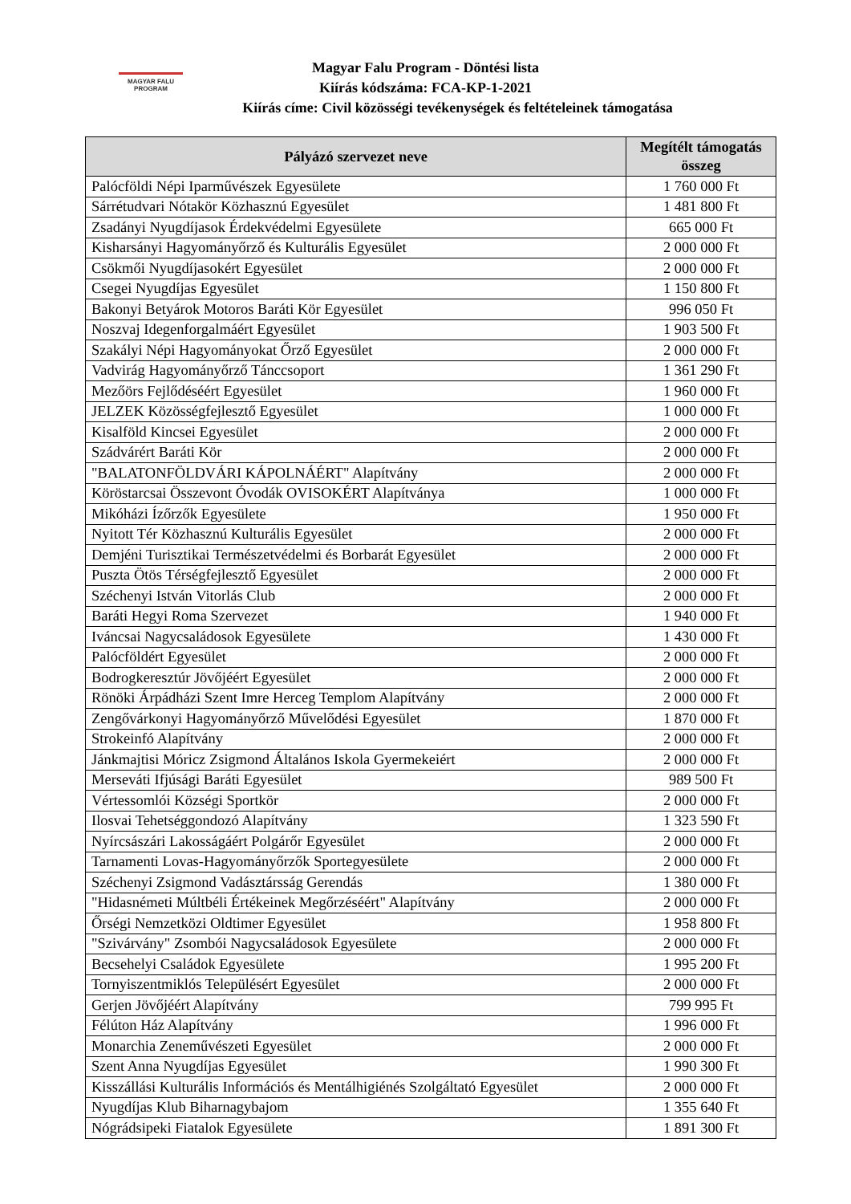MAGYAR FALU
PROGRAM
Magyar Falu Program - Döntési lista
Kiírás kódszáma: FCA-KP-1-2021
Kiírás címe: Civil közösségi tevékenységek és feltételeinek támogatása
| Pályázó szervezet neve | Megítélt támogatás összeg |
| --- | --- |
| Palócföldi Népi Iparművészek Egyesülete | 1 760 000 Ft |
| Sárrétudvari Nótakör Közhasznú Egyesület | 1 481 800 Ft |
| Zsadányi Nyugdíjasok Érdekvédelmi Egyesülete | 665 000 Ft |
| Kisharsányi Hagyományőrző és Kulturális Egyesület | 2 000 000 Ft |
| Csökmői Nyugdíjasokért Egyesület | 2 000 000 Ft |
| Csegei Nyugdíjas Egyesület | 1 150 800 Ft |
| Bakonyi Betyárok Motoros Baráti Kör Egyesület | 996 050 Ft |
| Noszvaj Idegenforgalmáért Egyesület | 1 903 500 Ft |
| Szakályi Népi Hagyományokat Őrző Egyesület | 2 000 000 Ft |
| Vadvirág Hagyományőrző Tánccsoport | 1 361 290 Ft |
| Mezőörs Fejlődéséért Egyesület | 1 960 000 Ft |
| JELZEK Közösségfejlesztő Egyesület | 1 000 000 Ft |
| Kisalföld Kincsei Egyesület | 2 000 000 Ft |
| Szádvárért Baráti Kör | 2 000 000 Ft |
| "BALATONFÖLDVÁRI KÁPOLNÁÉRT" Alapítvány | 2 000 000 Ft |
| Köröstarcsai Összevont Óvodák OVISOKÉRT Alapítványa | 1 000 000 Ft |
| Mikóházi Ízőrzők Egyesülete | 1 950 000 Ft |
| Nyitott Tér Közhasznú Kulturális Egyesület | 2 000 000 Ft |
| Demjéni Turisztikai Természetvédelmi és Borbarát Egyesület | 2 000 000 Ft |
| Puszta Ötös Térségfejlesztő Egyesület | 2 000 000 Ft |
| Széchenyi István Vitorlás Club | 2 000 000 Ft |
| Baráti Hegyi Roma Szervezet | 1 940 000 Ft |
| Iváncsai Nagycsaládosok Egyesülete | 1 430 000 Ft |
| Palócföldért Egyesület | 2 000 000 Ft |
| Bodrogkeresztúr Jövőjéért Egyesület | 2 000 000 Ft |
| Rönöki Árpádházi Szent Imre Herceg Templom Alapítvány | 2 000 000 Ft |
| Zengővárkonyi Hagyományőrző Művelődési Egyesület | 1 870 000 Ft |
| Strokeinfó Alapítvány | 2 000 000 Ft |
| Jánkmajtisi Móricz Zsigmond Általános Iskola Gyermekeiért | 2 000 000 Ft |
| Merseváti Ifjúsági Baráti Egyesület | 989 500 Ft |
| Vértessomlói Községi Sportkör | 2 000 000 Ft |
| Ilosvai Tehetséggondozó Alapítvány | 1 323 590 Ft |
| Nyírcsászári Lakosságáért Polgárőr Egyesület | 2 000 000 Ft |
| Tarnamenti Lovas-Hagyományőrzők Sportegyesülete | 2 000 000 Ft |
| Széchenyi Zsigmond Vadásztársság Gerendás | 1 380 000 Ft |
| "Hidasnémeti Múltbéli Értékeinek Megőrzéséért" Alapítvány | 2 000 000 Ft |
| Őrségi Nemzetközi Oldtimer Egyesület | 1 958 800 Ft |
| "Szivárvány" Zsombói Nagycsaládosok Egyesülete | 2 000 000 Ft |
| Becsehelyi Családok Egyesülete | 1 995 200 Ft |
| Tornyiszentmiklós Településért Egyesület | 2 000 000 Ft |
| Gerjen Jövőjéért Alapítvány | 799 995 Ft |
| Félúton Ház Alapítvány | 1 996 000 Ft |
| Monarchia Zeneművészeti Egyesület | 2 000 000 Ft |
| Szent Anna Nyugdíjas Egyesület | 1 990 300 Ft |
| Kisszállási Kulturális Információs és Mentálhigiénés Szolgáltató Egyesület | 2 000 000 Ft |
| Nyugdíjas Klub Biharnagybajom | 1 355 640 Ft |
| Nógrádsipeki Fiatalok Egyesülete | 1 891 300 Ft |